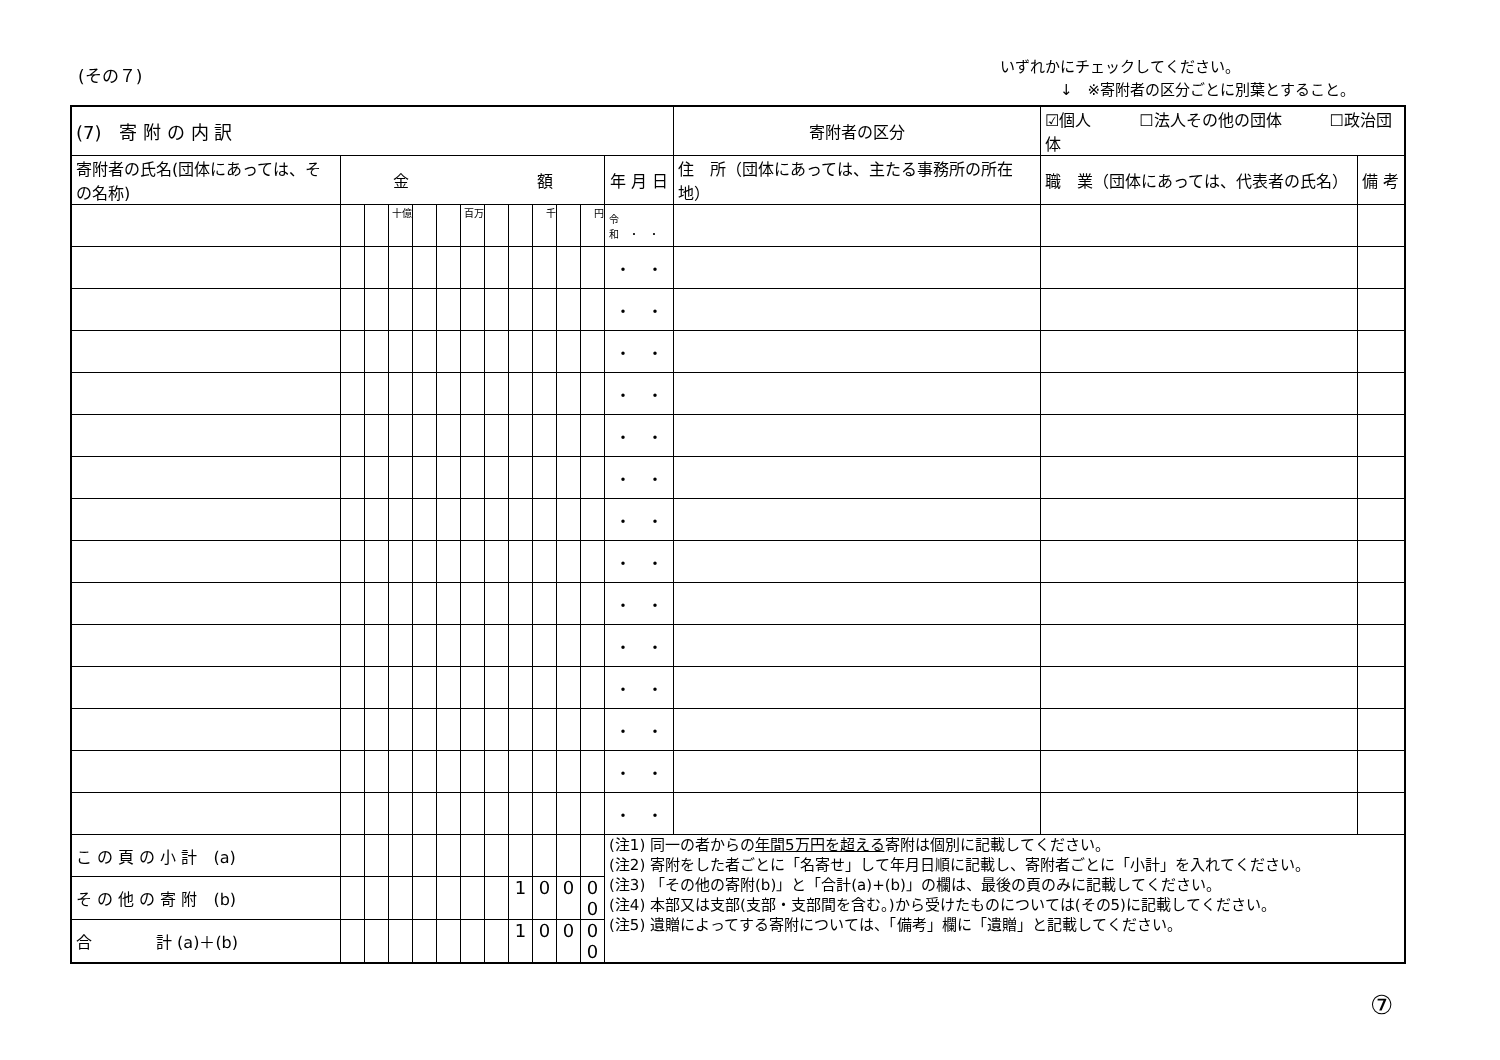(その７)
いずれかにチェックしてください。
　　　　↓　※寄附者の区分ごとに別葉とすること。
| (7) 寄 附 の 内 訳 | | | | | | | | | | | | | 寄附者の区分 | ☑個人 ☐法人その他の団体 ☐政治団体 | |
| 寄附者の氏名(団体にあっては、その名称) | 金 額 | | | | | | | | | | | 年 月 日 | 住 所（団体にあっては、主たる事務所の所在地） | 職 業（団体にあっては、代表者の氏名） | 備 考 |
| | | | 十億 | | | 百万 | | | 千 | | 円 | 令和 ・ ・ | | | |
| | | | | | | | | | | | | ・ ・ | | | |
| | | | | | | | | | | | | ・ ・ | | | |
| | | | | | | | | | | | | ・ ・ | | | |
| | | | | | | | | | | | | ・ ・ | | | |
| | | | | | | | | | | | | ・ ・ | | | |
| | | | | | | | | | | | | ・ ・ | | | |
| | | | | | | | | | | | | ・ ・ | | | |
| | | | | | | | | | | | | ・ ・ | | | |
| | | | | | | | | | | | | ・ ・ | | | |
| | | | | | | | | | | | | ・ ・ | | | |
| | | | | | | | | | | | | ・ ・ | | | |
| | | | | | | | | | | | | ・ ・ | | | |
| | | | | | | | | | | | | ・ ・ | | | |
| | | | | | | | | | | | | ・ ・ | | | |
| こ の 頁 の 小 計 (a) | | | | | | | | | | | | (注1) 同一の者からの 年間5万円を超える 寄附は個別に記載してください。 (注2) 寄附をした者ごとに「名寄せ」して年月日順に記載し、寄附者ごとに「小計」を入れてください。 (注3) 「その他の寄附(b)」と「合計(a)+(b)」の欄は、最後の頁のみに記載してください。 (注4) 本部又は支部(支部・支部間を含む。)から受けたものについては(その5)に記載してください。 (注5) 遺贈によってする寄附については、「備考」欄に「遺贈」と記載してください。 | | | |
| そ の 他 の 寄 附 (b) | | | | | | | | 1 | 0 | 0 | 0 0 | | | | |
| 合 計 (a)＋(b) | | | | | | | | 1 | 0 | 0 | 0 0 | | | | |
⑦